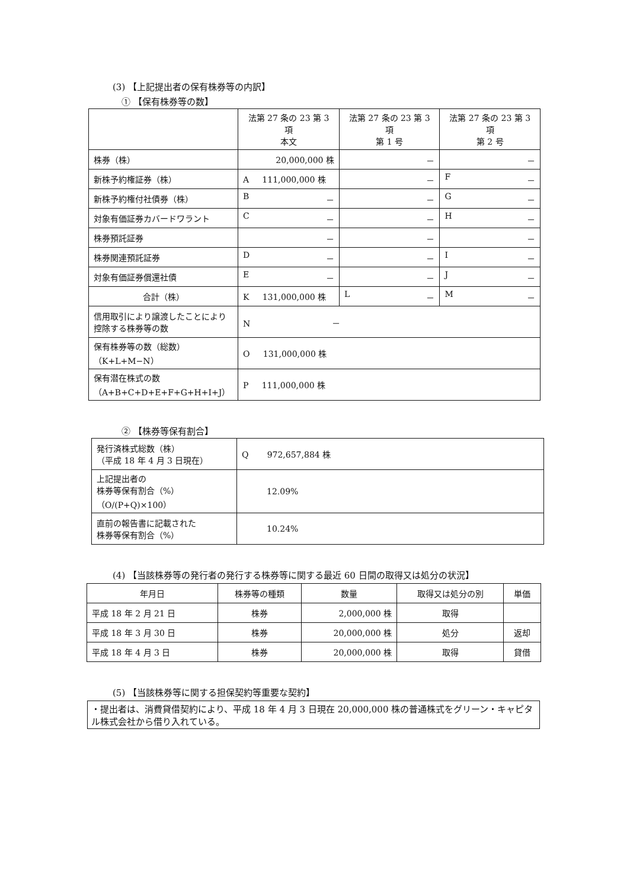(3) 【上記提出者の保有株券等の内訳】
① 【保有株券等の数】
| | 法第 27 条の 23 第 3 項 本文 | 法第 27 条の 23 第 3 項 第 1 号 | 法第 27 条の 23 第 3 項 第 2 号 |
| --- | --- | --- | --- |
| 株券（株） | 20,000,000 株 | － | － |
| 新株予約権証券（株） | A 111,000,000 株 | － | F － |
| 新株予約権付社債券（株） | B － | － | G － |
| 対象有価証券カバードワラント | C － | － | H － |
| 株券預託証券 | － | － | － |
| 株券関連預託証券 | D － | － | I － |
| 対象有価証券償還社債 | E － | － | J － |
| 合計（株） | K 131,000,000 株 | L － | M － |
| 信用取引により譲渡したことにより控除する株券等の数 | N － | | |
| 保有株券等の数（総数） （K+L+M−N） | O 131,000,000 株 | | |
| 保有潜在株式の数 （A+B+C+D+E+F+G+H+I+J） | P 111,000,000 株 | | |
② 【株券等保有割合】
| 発行済株式総数（株） （平成 18 年 4 月 3 日現在） | Q 972,657,884 株 |
| 上記提出者の 株券等保有割合（%） （O/(P+Q)×100） | 12.09% |
| 直前の報告書に記載された 株券等保有割合（%） | 10.24% |
(4) 【当該株券等の発行者の発行する株券等に関する最近 60 日間の取得又は処分の状況】
| 年月日 | 株券等の種類 | 数量 | 取得又は処分の別 | 単価 |
| --- | --- | --- | --- | --- |
| 平成 18 年 2 月 21 日 | 株券 | 2,000,000 株 | 取得 | |
| 平成 18 年 3 月 30 日 | 株券 | 20,000,000 株 | 処分 | 返却 |
| 平成 18 年 4 月 3 日 | 株券 | 20,000,000 株 | 取得 | 貸借 |
(5) 【当該株券等に関する担保契約等重要な契約】
・提出者は、消費貸借契約により、平成 18 年 4 月 3 日現在 20,000,000 株の普通株式をグリーン・キャピタル株式会社から借り入れている。